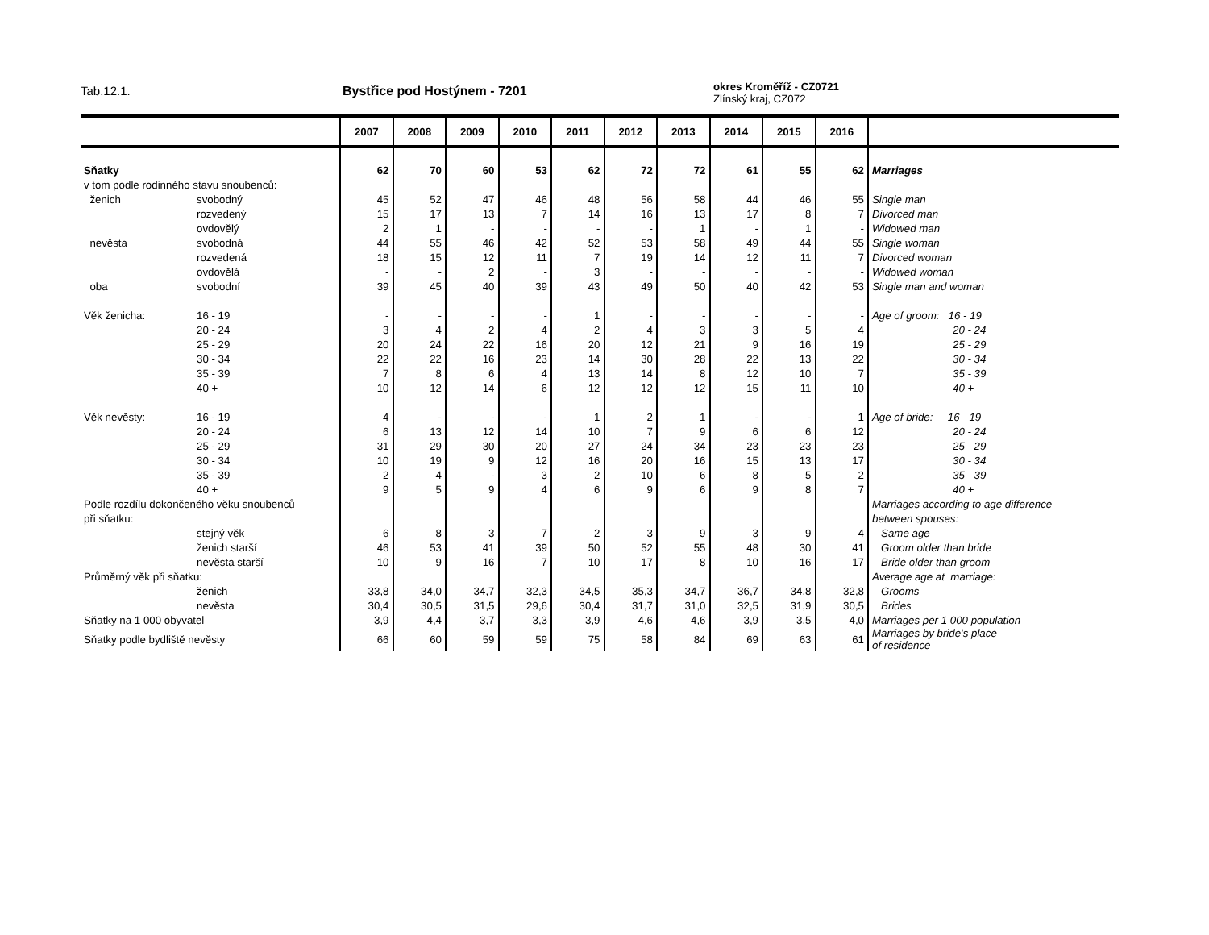Tab.12.1. Bystřice pod Hostýnem - 7201
okres Kroměříž - CZ0721
Zlínský kraj, CZ072
| | | 2007 | 2008 | 2009 | 2010 | 2011 | 2012 | 2013 | 2014 | 2015 | 2016 | |
| --- | --- | --- | --- | --- | --- | --- | --- | --- | --- | --- | --- | --- |
| Sňatky | | 62 | 70 | 60 | 53 | 62 | 72 | 72 | 61 | 55 | 62 | Marriages |
| v tom podle rodinného stavu snoubenců: | | | | | | | | | | | | |
| ženich | svobodný | 45 | 52 | 47 | 46 | 48 | 56 | 58 | 44 | 46 | 55 | Single man |
| | rozvedený | 15 | 17 | 13 | 7 | 14 | 16 | 13 | 17 | 8 | 7 | Divorced man |
| | ovdovělý | 2 | 1 | - | - | - | - | 1 | - | 1 | - | Widowed man |
| nevěsta | svobodná | 44 | 55 | 46 | 42 | 52 | 53 | 58 | 49 | 44 | 55 | Single woman |
| | rozvedená | 18 | 15 | 12 | 11 | 7 | 19 | 14 | 12 | 11 | 7 | Divorced woman |
| | ovdovělá | - | - | 2 | - | 3 | - | - | - | - | - | Widowed woman |
| oba | svobodní | 39 | 45 | 40 | 39 | 43 | 49 | 50 | 40 | 42 | 53 | Single man and woman |
| Věk ženicha: | 16 - 19 | - | - | - | - | 1 | - | - | - | - | - | Age of groom: 16 - 19 |
| | 20 - 24 | 3 | 4 | 2 | 4 | 2 | 4 | 3 | 3 | 5 | 4 | 20 - 24 |
| | 25 - 29 | 20 | 24 | 22 | 16 | 20 | 12 | 21 | 9 | 16 | 19 | 25 - 29 |
| | 30 - 34 | 22 | 22 | 16 | 23 | 14 | 30 | 28 | 22 | 13 | 22 | 30 - 34 |
| | 35 - 39 | 7 | 8 | 6 | 4 | 13 | 14 | 8 | 12 | 10 | 7 | 35 - 39 |
| | 40 + | 10 | 12 | 14 | 6 | 12 | 12 | 12 | 15 | 11 | 10 | 40 + |
| Věk nevěsty: | 16 - 19 | 4 | - | - | - | 1 | 2 | 1 | - | - | 1 | Age of bride: 16 - 19 |
| | 20 - 24 | 6 | 13 | 12 | 14 | 10 | 7 | 9 | 6 | 6 | 12 | 20 - 24 |
| | 25 - 29 | 31 | 29 | 30 | 20 | 27 | 24 | 34 | 23 | 23 | 23 | 25 - 29 |
| | 30 - 34 | 10 | 19 | 9 | 12 | 16 | 20 | 16 | 15 | 13 | 17 | 30 - 34 |
| | 35 - 39 | 2 | 4 | - | 3 | 2 | 10 | 6 | 8 | 5 | 2 | 35 - 39 |
| | 40 + | 9 | 5 | 9 | 4 | 6 | 9 | 6 | 9 | 8 | 7 | 40 + |
| Podle rozdílu dokončeného věku snoubenců | | | | | | | | | | | | Marriages according to age difference |
| při sňatku: | | | | | | | | | | | | between spouses: |
| | stejný věk | 6 | 8 | 3 | 7 | 2 | 3 | 9 | 3 | 9 | 4 | Same age |
| | ženich starší | 46 | 53 | 41 | 39 | 50 | 52 | 55 | 48 | 30 | 41 | Groom older than bride |
| | nevěsta starší | 10 | 9 | 16 | 7 | 10 | 17 | 8 | 10 | 16 | 17 | Bride older than groom |
| Průměrný věk při sňatku: | | | | | | | | | | | | Average age at marriage: |
| | ženich | 33,8 | 34,0 | 34,7 | 32,3 | 34,5 | 35,3 | 34,7 | 36,7 | 34,8 | 32,8 | Grooms |
| | nevěsta | 30,4 | 30,5 | 31,5 | 29,6 | 30,4 | 31,7 | 31,0 | 32,5 | 31,9 | 30,5 | Brides |
| Sňatky na 1 000 obyvatel | | 3,9 | 4,4 | 3,7 | 3,3 | 3,9 | 4,6 | 4,6 | 3,9 | 3,5 | 4,0 | Marriages per 1 000 population |
| Sňatky podle bydliště nevěsty | | 66 | 60 | 59 | 59 | 75 | 58 | 84 | 69 | 63 | 61 | Marriages by bride's place of residence |